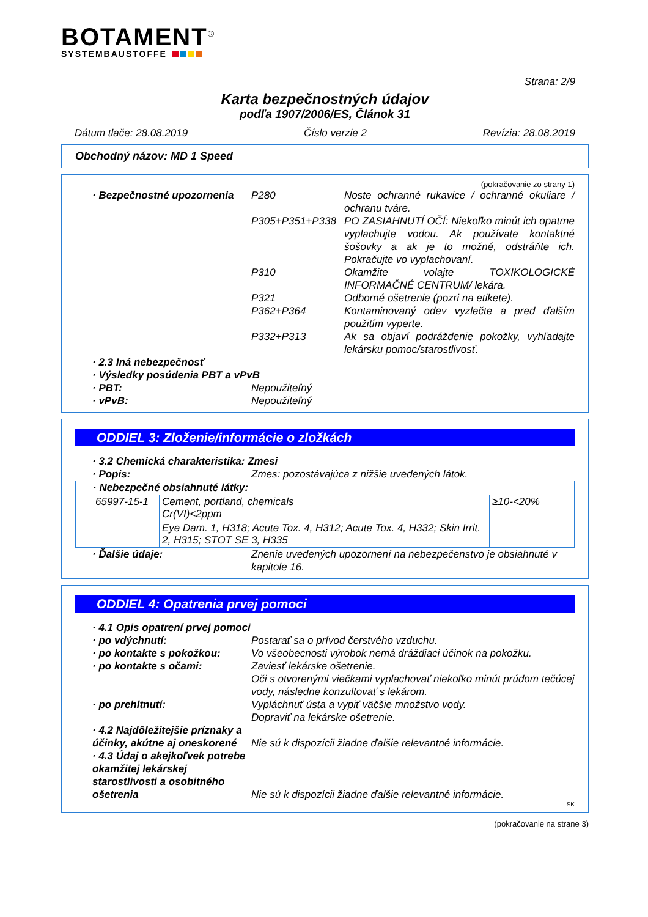BOTAMENT<sup>®</sup>
SYSTEMBAUSTOFFE
Strana: 2/9
Karta bezpečnostných údajov
podľa 1907/2006/ES, Článok 31
Dátum tlače: 28.08.2019 Číslo verzie 2 Revízia: 28.08.2019
Obchodný názov: MD 1 Speed
(pokračovanie zo strany 1)
· Bezpečnostné upozornenia
P280 Noste ochranné rukavice / ochranné okuliare / ochranu tváre.
P305+P351+P338 PO ZASIAHNUTÍ OČÍ: Niekoľko minút ich opatrne vyplachujte vodou. Ak používate kontaktné šošovky a ak je to možné, odstráňte ich. Pokračujte vo vyplachovaní.
P310 Okamžite volajte TOXIKOLOGICKÉ INFORMAČNÉ CENTRUM/ lekára.
P321 Odborné ošetrenie (pozri na etikete).
P362+P364 Kontaminovaný odev vyzlečte a pred ďalším použitím vyperte.
P332+P313 Ak sa objaví podráždenie pokožky, vyhľadajte lekársku pomoc/starostlivosť.
· 2.3 Iná nebezpečnosť
· Výsledky posúdenia PBT a vPvB
· PBT: Nepoužiteľný
· vPvB: Nepoužiteľný
ODDIEL 3: Zloženie/informácie o zložkách
· 3.2 Chemická charakteristika: Zmesi
· Popis: Zmes: pozostávajúca z nižšie uvedených látok.
| · Nebezpečné obsiahnuté látky: | | |
| 65997-15-1 | Cement, portland, chemicals Cr(VI)<2ppm | ≥10-<20% |
| | Eye Dam. 1, H318; Acute Tox. 4, H312; Acute Tox. 4, H332; Skin Irrit. 2, H315; STOT SE 3, H335 | |
· Ďalšie údaje: Znenie uvedených upozornení na nebezpečenstvo je obsiahnuté v kapitole 16.
ODDIEL 4: Opatrenia prvej pomoci
· 4.1 Opis opatrení prvej pomoci
· po vdýchnutí: Postarať sa o prívod čerstvého vzduchu.
· po kontakte s pokožkou: Vo všeobecnosti výrobok nemá dráždiaci účinok na pokožku.
· po kontakte s očami: Zaviesť lekárske ošetrenie.
Oči s otvorenými viečkami vyplachovať niekoľko minút prúdom tečúcej vody, následne konzultovať s lekárom.
· po prehltnutí: Vypláchnuť ústa a vypiť väčšie množstvo vody.
Dopraviť na lekárske ošetrenie.
· 4.2 Najdôležitejšie príznaky a účinky, akútne aj oneskorené
Nie sú k dispozícii žiadne ďalšie relevantné informácie.
· 4.3 Údaj o akejkoľvek potrebe okamžitej lekárskej starostlivosti a osobitného ošetrenia
Nie sú k dispozícii žiadne ďalšie relevantné informácie.
SK
(pokračovanie na strane 3)